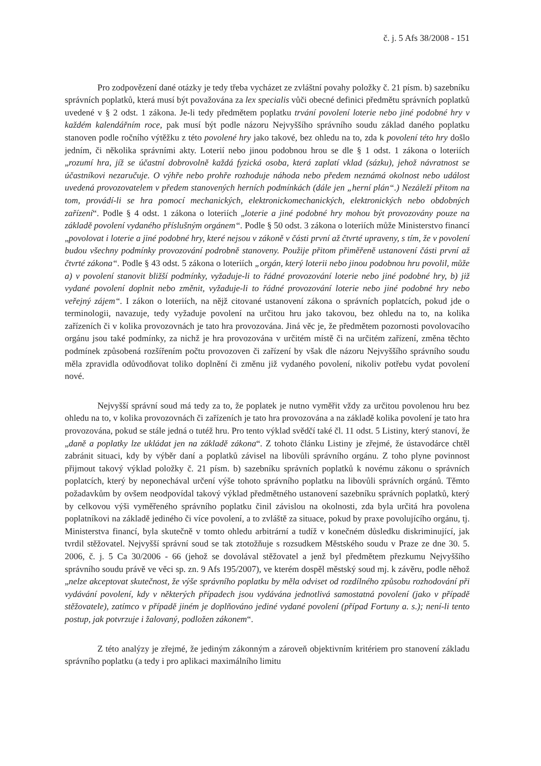č. j. 5 Afs 38/2008 - 151
Pro zodpovězení dané otázky je tedy třeba vycházet ze zvláštní povahy položky č. 21 písm. b) sazebníku správních poplatků, která musí být považována za lex specialis vůči obecné definici předmětu správních poplatků uvedené v § 2 odst. 1 zákona. Je-li tedy předmětem poplatku trvání povolení loterie nebo jiné podobné hry v každém kalendářním roce, pak musí být podle názoru Nejvyššího správního soudu základ daného poplatku stanoven podle ročního výtěžku z této povolené hry jako takové, bez ohledu na to, zda k povolení této hry došlo jedním, či několika správními akty. Loterií nebo jinou podobnou hrou se dle § 1 odst. 1 zákona o loteriích „rozumí hra, jíž se účastní dobrovolně každá fyzická osoba, která zaplatí vklad (sázku), jehož návratnost se účastníkovi nezaručuje. O výhře nebo prohře rozhoduje náhoda nebo předem neznámá okolnost nebo událost uvedená provozovatelem v předem stanovených herních podmínkách (dále jen „herní plán“.) Nezáleží přitom na tom, provádí-li se hra pomocí mechanických, elektronickomechanických, elektronických nebo obdobných zařízení“. Podle § 4 odst. 1 zákona o loteriích „loterie a jiné podobné hry mohou být provozovány pouze na základě povolení vydaného příslušným orgánem“. Podle § 50 odst. 3 zákona o loteriích může Ministerstvo financí „povolovat i loterie a jiné podobné hry, které nejsou v zákoně v části první až čtvrté upraveny, s tím, že v povolení budou všechny podmínky provozování podrobně stanoveny. Použije přitom přiměřeně ustanovení části první až čtvrté zákona“. Podle § 43 odst. 5 zákona o loteriích „orgán, který loterii nebo jinou podobnou hru povolil, může a) v povolení stanovit bližší podmínky, vyžaduje-li to řádné provozování loterie nebo jiné podobné hry, b) již vydané povolení doplnit nebo změnit, vyžaduje-li to řádné provozování loterie nebo jiné podobné hry nebo veřejný zájem“. I zákon o loteriích, na nějž citované ustanovení zákona o správních poplatcích, pokud jde o terminologii, navazuje, tedy vyžaduje povolení na určitou hru jako takovou, bez ohledu na to, na kolika zařízeních či v kolika provozovnách je tato hra provozována. Jiná věc je, že předmětem pozornosti povolovacího orgánu jsou také podmínky, za nichž je hra provozována v určitém místě či na určitém zařízení, změna těchto podmínek způsobená rozšířením počtu provozoven či zařízení by však dle názoru Nejvyššího správního soudu měla zpravidla odůvodňovat toliko doplnění či změnu již vydaného povolení, nikoliv potřebu vydat povolení nové.
Nejvyšší správní soud má tedy za to, že poplatek je nutno vyměřit vždy za určitou povolenou hru bez ohledu na to, v kolika provozovnách či zařízeních je tato hra provozována a na základě kolika povolení je tato hra provozována, pokud se stále jedná o tutéž hru. Pro tento výklad svědčí také čl. 11 odst. 5 Listiny, který stanoví, že „daně a poplatky lze ukládat jen na základě zákona“. Z tohoto článku Listiny je zřejmé, že ústavodárce chtěl zabránit situaci, kdy by výběr daní a poplatků závisel na libovůli správního orgánu. Z toho plyne povinnost přijmout takový výklad položky č. 21 písm. b) sazebníku správních poplatků k novému zákonu o správních poplatcích, který by neponechával určení výše tohoto správního poplatku na libovůli správních orgánů. Těmto požadavkům by ovšem neodpovídal takový výklad předmětného ustanovení sazebníku správních poplatků, který by celkovou výši vyměřeného správního poplatku činil závislou na okolnosti, zda byla určitá hra povolena poplatníkovi na základě jediného či více povolení, a to zvláště za situace, pokud by praxe povolujícího orgánu, tj. Ministerstva financí, byla skutečně v tomto ohledu arbitrární a tudíž v konečném důsledku diskriminující, jak tvrdil stěžovatel. Nejvyšší správní soud se tak ztotožňuje s rozsudkem Městského soudu v Praze ze dne 30. 5. 2006, č. j. 5 Ca 30/2006 - 66 (jehož se dovolával stěžovatel a jenž byl předmětem přezkumu Nejvyššího správního soudu právě ve věci sp. zn. 9 Afs 195/2007), ve kterém dospěl městský soud mj. k závěru, podle něhož „nelze akceptovat skutečnost, že výše správního poplatku by měla odviset od rozdílného způsobu rozhodování při vydávání povolení, kdy v některých případech jsou vydávána jednotlivá samostatná povolení (jako v případě stěžovatele), zatímco v případě jiném je doplňováno jediné vydané povolení (případ Fortuny a. s.); není-li tento postup, jak potvrzuje i žalovaný, podložen zákonem“.
Z této analýzy je zřejmé, že jediným zákonným a zároveň objektivním kritériem pro stanovení základu správního poplatku (a tedy i pro aplikaci maximálního limitu